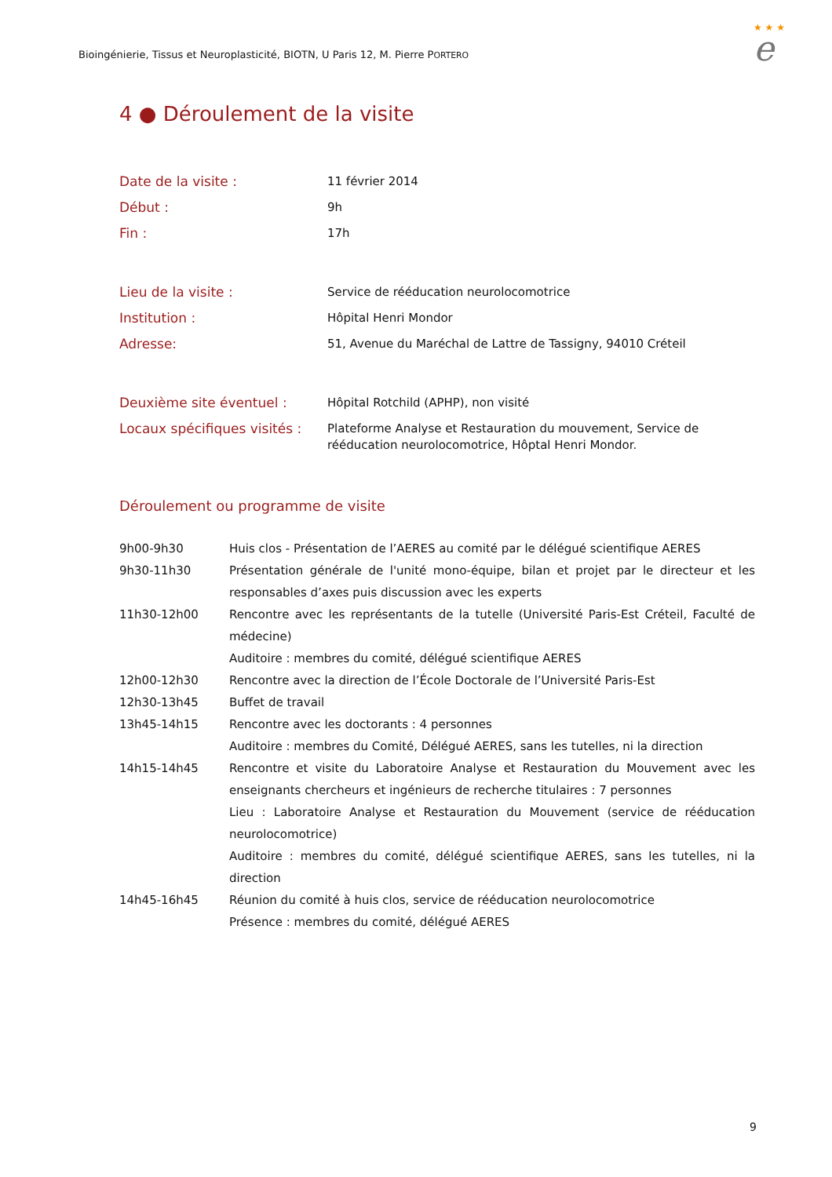Bioingénierie, Tissus et Neuroplasticité, BIOTN, U Paris 12, M. Pierre PORTERO
★ ★ ★
e
4 ● Déroulement de la visite
| Date de la visite : | 11 février 2014 |
| Début : | 9h |
| Fin : | 17h |
| Lieu de la visite : | Service de rééducation neurolocomotrice |
| Institution : | Hôpital Henri Mondor |
| Adresse: | 51, Avenue du Maréchal de Lattre de Tassigny, 94010 Créteil |
| Deuxième site éventuel : | Hôpital Rotchild (APHP), non visité |
| Locaux spécifiques visités : | Plateforme Analyse et Restauration du mouvement, Service de rééducation neurolocomotrice, Hôptal Henri Mondor. |
Déroulement ou programme de visite
| 9h00-9h30 | Huis clos - Présentation de l’AERES au comité par le délégué scientifique AERES |
| 9h30-11h30 | Présentation générale de l'unité mono-équipe, bilan et projet par le directeur et les responsables d’axes puis discussion avec les experts |
| 11h30-12h00 | Rencontre avec les représentants de la tutelle (Université Paris-Est Créteil, Faculté de médecine) Auditoire : membres du comité, délégué scientifique AERES |
| 12h00-12h30 | Rencontre avec la direction de l’École Doctorale de l’Université Paris-Est |
| 12h30-13h45 | Buffet de travail |
| 13h45-14h15 | Rencontre avec les doctorants : 4 personnes Auditoire : membres du Comité, Délégué AERES, sans les tutelles, ni la direction |
| 14h15-14h45 | Rencontre et visite du Laboratoire Analyse et Restauration du Mouvement avec les enseignants chercheurs et ingénieurs de recherche titulaires : 7 personnes Lieu : Laboratoire Analyse et Restauration du Mouvement (service de rééducation neurolocomotrice) Auditoire : membres du comité, délégué scientifique AERES, sans les tutelles, ni la direction |
| 14h45-16h45 | Réunion du comité à huis clos, service de rééducation neurolocomotrice Présence : membres du comité, délégué AERES |
9